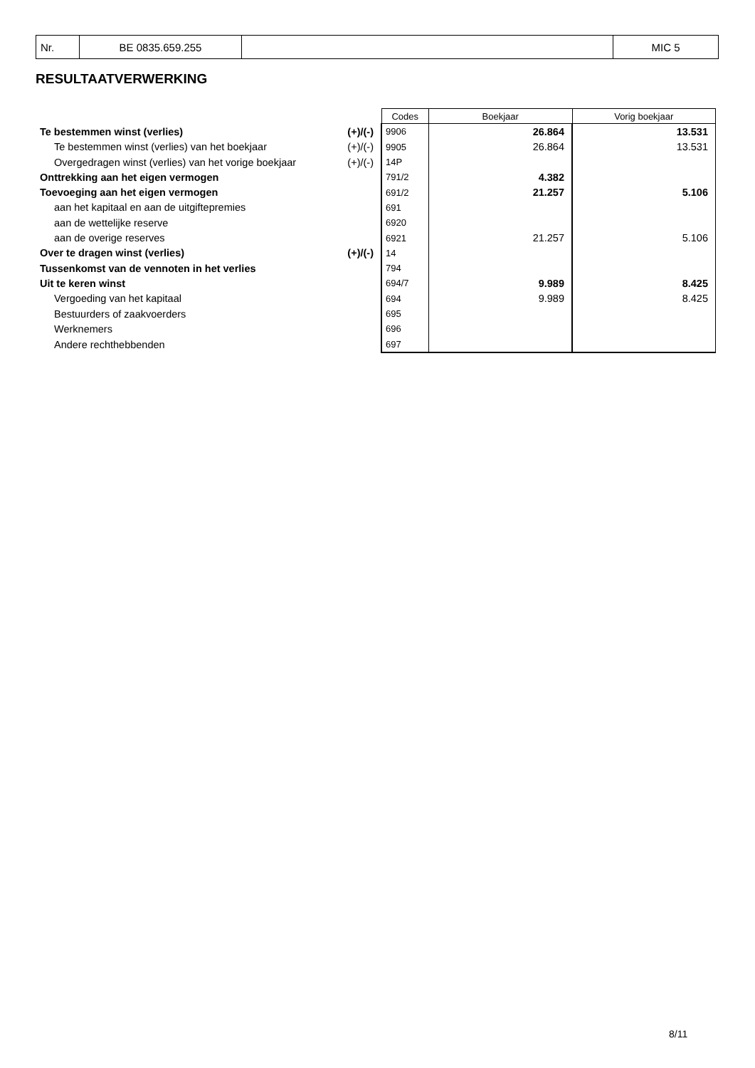| Nr. | BE 0835.659.255 | | MIC 5 |
RESULTAATVERWERKING
| | | Codes | Boekjaar | Vorig boekjaar |
| Te bestemmen winst (verlies) | (+)/(-) | 9906 | 26.864 | 13.531 |
| Te bestemmen winst (verlies) van het boekjaar | (+)/(-) | 9905 | 26.864 | 13.531 |
| Overgedragen winst (verlies) van het vorige boekjaar | (+)/(-) | 14P | | |
| Onttrekking aan het eigen vermogen | | 791/2 | 4.382 | |
| Toevoeging aan het eigen vermogen | | 691/2 | 21.257 | 5.106 |
| aan het kapitaal en aan de uitgiftepremies | | 691 | | |
| aan de wettelijke reserve | | 6920 | | |
| aan de overige reserves | | 6921 | 21.257 | 5.106 |
| Over te dragen winst (verlies) | (+)/(-) | 14 | | |
| Tussenkomst van de vennoten in het verlies | | 794 | | |
| Uit te keren winst | | 694/7 | 9.989 | 8.425 |
| Vergoeding van het kapitaal | | 694 | 9.989 | 8.425 |
| Bestuurders of zaakvoerders | | 695 | | |
| Werknemers | | 696 | | |
| Andere rechthebbenden | | 697 | | |
8/11